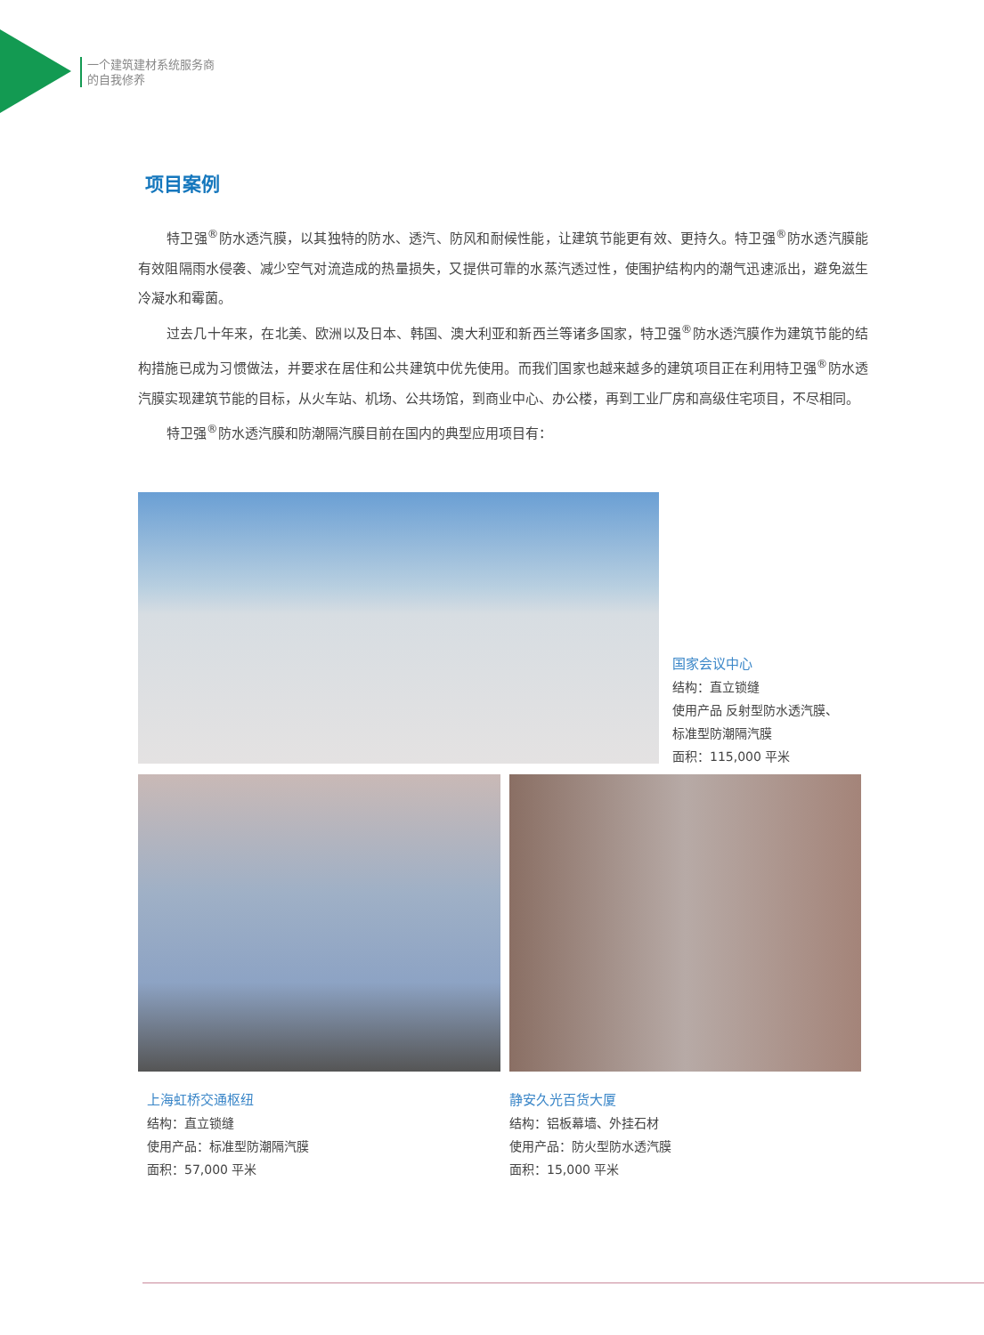一个建筑建材系统服务商
的自我修养
项目案例
特卫强<sup>®</sup>防水透汽膜，以其独特的防水、透汽、防风和耐候性能，让建筑节能更有效、更持久。特卫强<sup>®</sup>防水透汽膜能有效阻隔雨水侵袭、减少空气对流造成的热量损失，又提供可靠的水蒸汽透过性，使围护结构内的潮气迅速派出，避免滋生冷凝水和霉菌。
过去几十年来，在北美、欧洲以及日本、韩国、澳大利亚和新西兰等诸多国家，特卫强<sup>®</sup>防水透汽膜作为建筑节能的结构措施已成为习惯做法，并要求在居住和公共建筑中优先使用。而我们国家也越来越多的建筑项目正在利用特卫强<sup>®</sup>防水透汽膜实现建筑节能的目标，从火车站、机场、公共场馆，到商业中心、办公楼，再到工业厂房和高级住宅项目，不尽相同。
特卫强<sup>®</sup>防水透汽膜和防潮隔汽膜目前在国内的典型应用项目有：
国家会议中心
结构：直立锁缝
使用产品 反射型防水透汽膜、
标准型防潮隔汽膜
面积：115,000 平米
上海虹桥交通枢纽
结构：直立锁缝
使用产品：标准型防潮隔汽膜
面积：57,000 平米
静安久光百货大厦
结构：铝板幕墙、外挂石材
使用产品：防火型防水透汽膜
面积：15,000 平米